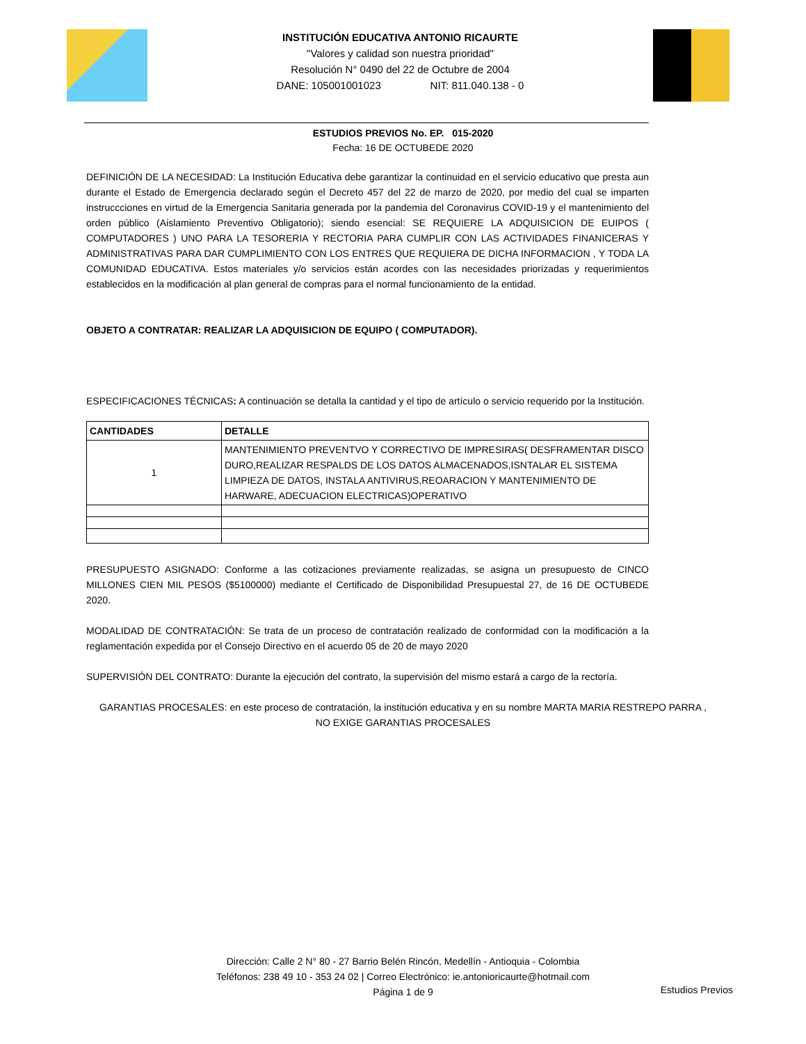INSTITUCIÓN EDUCATIVA ANTONIO RICAURTE
"Valores y calidad son nuestra prioridad"
Resolución N° 0490 del 22 de Octubre de 2004
DANE: 105001001023 NIT: 811.040.138 - 0
ESTUDIOS PREVIOS No. EP. 015-2020
Fecha: 16 DE OCTUBEDE 2020
DEFINICIÓN DE LA NECESIDAD: La Institución Educativa debe garantizar la continuidad en el servicio educativo que presta aun durante el Estado de Emergencia declarado según el Decreto 457 del 22 de marzo de 2020, por medio del cual se imparten instruccciones en virtud de la Emergencia Sanitaria generada por la pandemia del Coronavirus COVID-19 y el mantenimiento del orden público (Aislamiento Preventivo Obligatorio); siendo esencial: SE REQUIERE LA ADQUISICION DE EUIPOS ( COMPUTADORES ) UNO PARA LA TESORERIA Y RECTORIA PARA CUMPLIR CON LAS ACTIVIDADES FINANICERAS Y ADMINISTRATIVAS PARA DAR CUMPLIMIENTO CON LOS ENTRES QUE REQUIERA DE DICHA INFORMACION , Y TODA LA COMUNIDAD EDUCATIVA. Estos materiales y/o servicios están acordes con las necesidades priorizadas y requerimientos establecidos en la modificación al plan general de compras para el normal funcionamiento de la entidad.
OBJETO A CONTRATAR: REALIZAR LA ADQUISICION DE EQUIPO ( COMPUTADOR).
ESPECIFICACIONES TÉCNICAS: A continuación se detalla la cantidad y el tipo de artículo o servicio requerido por la Institución.
| CANTIDADES | DETALLE |
| --- | --- |
| 1 | MANTENIMIENTO PREVENTVO Y CORRECTIVO DE IMPRESIRAS( DESFRAMENTAR DISCO DURO,REALIZAR RESPALDS DE LOS DATOS ALMACENADOS,ISNTALAR EL SISTEMA LIMPIEZA DE DATOS, INSTALA ANTIVIRUS,REOARACION Y MANTENIMIENTO DE HARWARE, ADECUACION ELECTRICAS)OPERATIVO |
PRESUPUESTO ASIGNADO: Conforme a las cotizaciones previamente realizadas, se asigna un presupuesto de CINCO MILLONES CIEN MIL PESOS ($5100000) mediante el Certificado de Disponibilidad Presupuestal 27, de 16 DE OCTUBEDE 2020.
MODALIDAD DE CONTRATACIÓN: Se trata de un proceso de contratación realizado de conformidad con la modificación a la reglamentación expedida por el Consejo Directivo en el acuerdo 05 de 20 de mayo 2020
SUPERVISIÓN DEL CONTRATO: Durante la ejecución del contrato, la supervisión del mismo estará a cargo de la rectoría.
GARANTIAS PROCESALES: en este proceso de contratación, la institución educativa y en su nombre MARTA MARIA RESTREPO PARRA ,
NO EXIGE GARANTIAS PROCESALES
Dirección: Calle 2 N° 80 - 27 Barrio Belén Rincón, Medellín - Antioquia - Colombia
Teléfonos: 238 49 10 - 353 24 02 | Correo Electrónico: ie.antonioricaurte@hotmail.com
Página 1 de 9
Estudios Previos